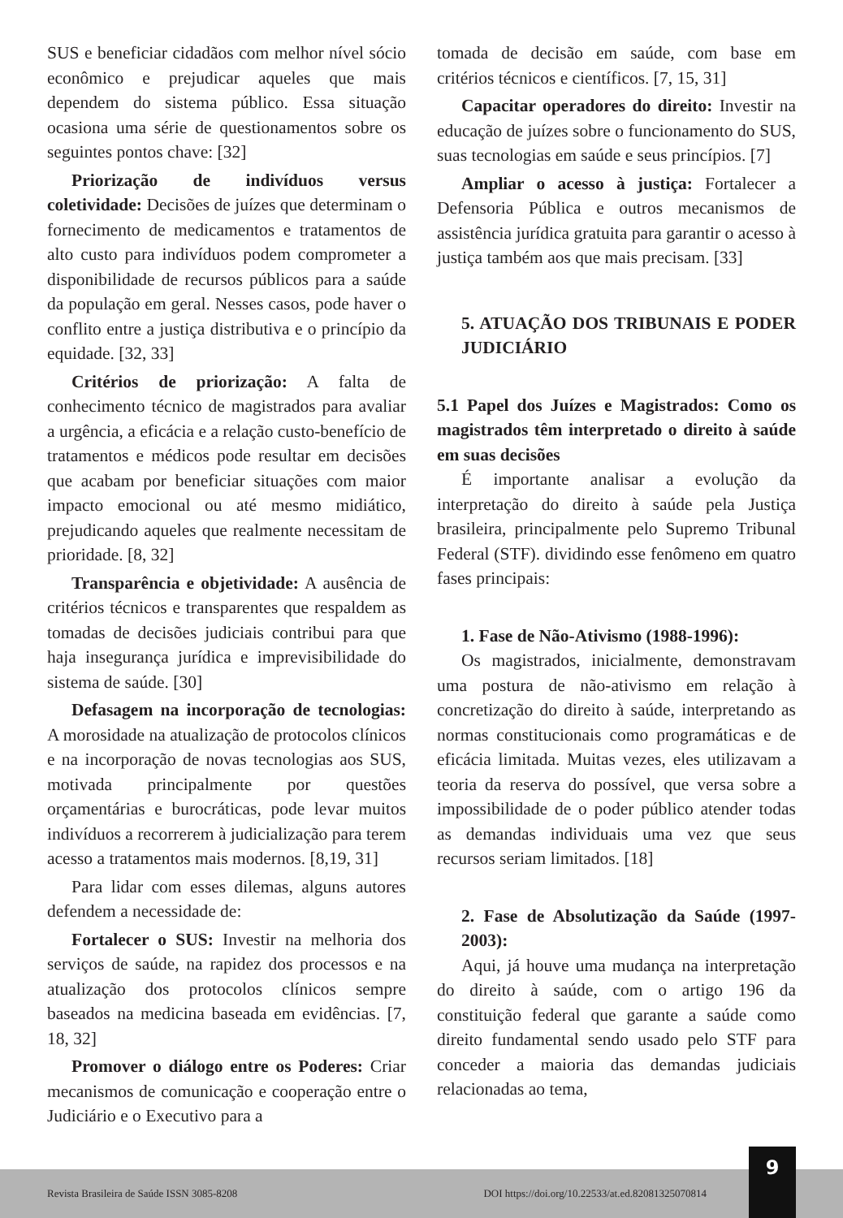SUS e beneficiar cidadãos com melhor nível sócio econômico e prejudicar aqueles que mais dependem do sistema público. Essa situação ocasiona uma série de questionamentos sobre os seguintes pontos chave: [32]
Priorização de indivíduos versus coletividade: Decisões de juízes que determinam o fornecimento de medicamentos e tratamentos de alto custo para indivíduos podem comprometer a disponibilidade de recursos públicos para a saúde da população em geral. Nesses casos, pode haver o conflito entre a justiça distributiva e o princípio da equidade. [32, 33]
Critérios de priorização: A falta de conhecimento técnico de magistrados para avaliar a urgência, a eficácia e a relação custo-benefício de tratamentos e médicos pode resultar em decisões que acabam por beneficiar situações com maior impacto emocional ou até mesmo midiático, prejudicando aqueles que realmente necessitam de prioridade. [8, 32]
Transparência e objetividade: A ausência de critérios técnicos e transparentes que respaldem as tomadas de decisões judiciais contribui para que haja insegurança jurídica e imprevisibilidade do sistema de saúde. [30]
Defasagem na incorporação de tecnologias: A morosidade na atualização de protocolos clínicos e na incorporação de novas tecnologias aos SUS, motivada principalmente por questões orçamentárias e burocráticas, pode levar muitos indivíduos a recorrerem à judicialização para terem acesso a tratamentos mais modernos. [8,19, 31]
Para lidar com esses dilemas, alguns autores defendem a necessidade de:
Fortalecer o SUS: Investir na melhoria dos serviços de saúde, na rapidez dos processos e na atualização dos protocolos clínicos sempre baseados na medicina baseada em evidências. [7, 18, 32]
Promover o diálogo entre os Poderes: Criar mecanismos de comunicação e cooperação entre o Judiciário e o Executivo para a
tomada de decisão em saúde, com base em critérios técnicos e científicos. [7, 15, 31]
Capacitar operadores do direito: Investir na educação de juízes sobre o funcionamento do SUS, suas tecnologias em saúde e seus princípios. [7]
Ampliar o acesso à justiça: Fortalecer a Defensoria Pública e outros mecanismos de assistência jurídica gratuita para garantir o acesso à justiça também aos que mais precisam. [33]
5. ATUAÇÃO DOS TRIBUNAIS E PODER JUDICIÁRIO
5.1 Papel dos Juízes e Magistrados: Como os magistrados têm interpretado o direito à saúde em suas decisões
É importante analisar a evolução da interpretação do direito à saúde pela Justiça brasileira, principalmente pelo Supremo Tribunal Federal (STF). dividindo esse fenômeno em quatro fases principais:
1. Fase de Não-Ativismo (1988-1996):
Os magistrados, inicialmente, demonstravam uma postura de não-ativismo em relação à concretização do direito à saúde, interpretando as normas constitucionais como programáticas e de eficácia limitada. Muitas vezes, eles utilizavam a teoria da reserva do possível, que versa sobre a impossibilidade de o poder público atender todas as demandas individuais uma vez que seus recursos seriam limitados. [18]
2. Fase de Absolutização da Saúde (1997-2003):
Aqui, já houve uma mudança na interpretação do direito à saúde, com o artigo 196 da constituição federal que garante a saúde como direito fundamental sendo usado pelo STF para conceder a maioria das demandas judiciais relacionadas ao tema,
Revista Brasileira de Saúde ISSN 3085-8208 DOI https://doi.org/10.22533/at.ed.82081325070814
9